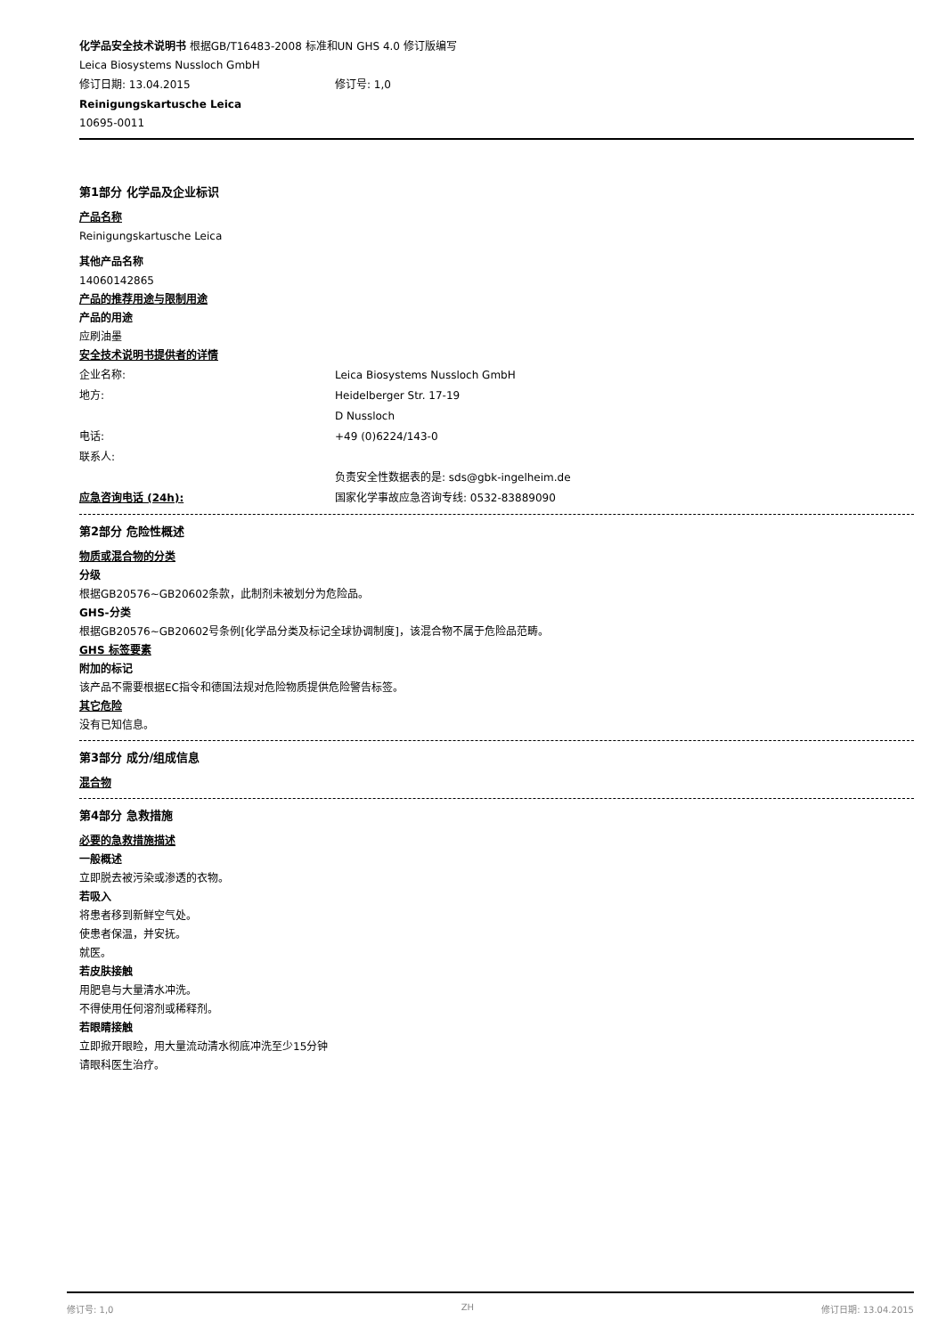化学品安全技术说明书 根据GB/T16483-2008 标准和UN GHS 4.0 修订版编写
Leica Biosystems Nussloch GmbH
修订日期: 13.04.2015 修订号: 1,0
Reinigungskartusche Leica
10695-0011
第1部分 化学品及企业标识
产品名称
Reinigungskartusche Leica
其他产品名称
14060142865
产品的推荐用途与限制用途
产品的用途
应刷油墨
安全技术说明书提供者的详情
企业名称: Leica Biosystems Nussloch GmbH
地方: Heidelberger Str. 17-19
D Nussloch
电话: +49 (0)6224/143-0
联系人:
负责安全性数据表的是: sds@gbk-ingelheim.de
应急咨询电话 (24h): 国家化学事故应急咨询专线: 0532-83889090
第2部分 危险性概述
物质或混合物的分类
分级
根据GB20576~GB20602条款，此制剂未被划分为危险品。
GHS-分类
根据GB20576~GB20602号条例[化学品分类及标记全球协调制度]，该混合物不属于危险品范畴。
GHS 标签要素
附加的标记
该产品不需要根据EC指令和德国法规对危险物质提供危险警告标签。
其它危险
没有已知信息。
第3部分 成分/组成信息
混合物
第4部分 急救措施
必要的急救措施描述
一般概述
立即脱去被污染或渗透的衣物。
若吸入
将患者移到新鲜空气处。
使患者保温，并安抚。
就医。
若皮肤接触
用肥皂与大量清水冲洗。
不得使用任何溶剂或稀释剂。
若眼睛接触
立即掀开眼睑，用大量流动清水彻底冲洗至少15分钟
请眼科医生治疗。
修订号: 1,0 ZH 修订日期: 13.04.2015